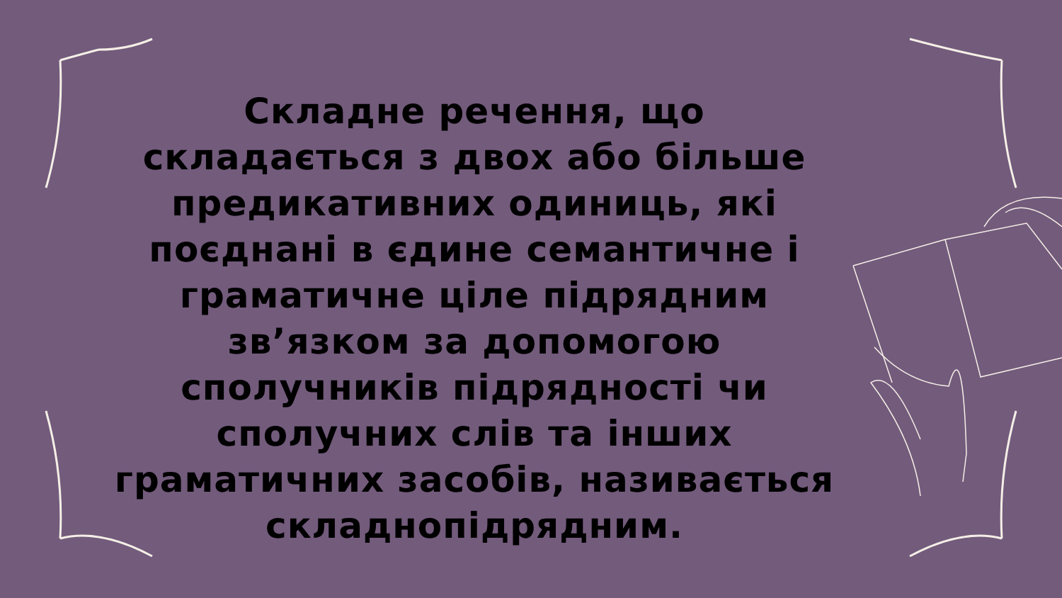Складне речення, що складається з двох або більше предикативних одиниць, які поєднані в єдине семантичне і граматичне ціле підрядним зв’язком за допомогою сполучників підрядності чи сполучних слів та інших граматичних засобів, називається складнопідрядним.